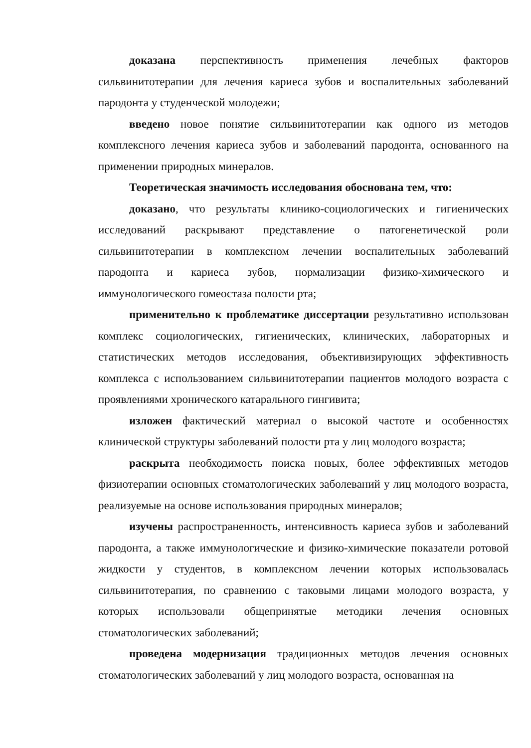доказана перспективность применения лечебных факторов сильвинитотерапии для лечения кариеса зубов и воспалительных заболеваний пародонта у студенческой молодежи;
введено новое понятие сильвинитотерапии как одного из методов комплексного лечения кариеса зубов и заболеваний пародонта, основанного на применении природных минералов.
Теоретическая значимость исследования обоснована тем, что:
доказано, что результаты клинико-социологических и гигиенических исследований раскрывают представление о патогенетической роли сильвинитотерапии в комплексном лечении воспалительных заболеваний пародонта и кариеса зубов, нормализации физико-химического и иммунологического гомеостаза полости рта;
применительно к проблематике диссертации результативно использован комплекс социологических, гигиенических, клинических, лабораторных и статистических методов исследования, объективизирующих эффективность комплекса с использованием сильвинитотерапии пациентов молодого возраста с проявлениями хронического катарального гингивита;
изложен фактический материал о высокой частоте и особенностях клинической структуры заболеваний полости рта у лиц молодого возраста;
раскрыта необходимость поиска новых, более эффективных методов физиотерапии основных стоматологических заболеваний у лиц молодого возраста, реализуемые на основе использования природных минералов;
изучены распространенность, интенсивность кариеса зубов и заболеваний пародонта, а также иммунологические и физико-химические показатели ротовой жидкости у студентов, в комплексном лечении которых использовалась сильвинитотерапия, по сравнению с таковыми лицами молодого возраста, у которых использовали общепринятые методики лечения основных стоматологических заболеваний;
проведена модернизация традиционных методов лечения основных стоматологических заболеваний у лиц молодого возраста, основанная на